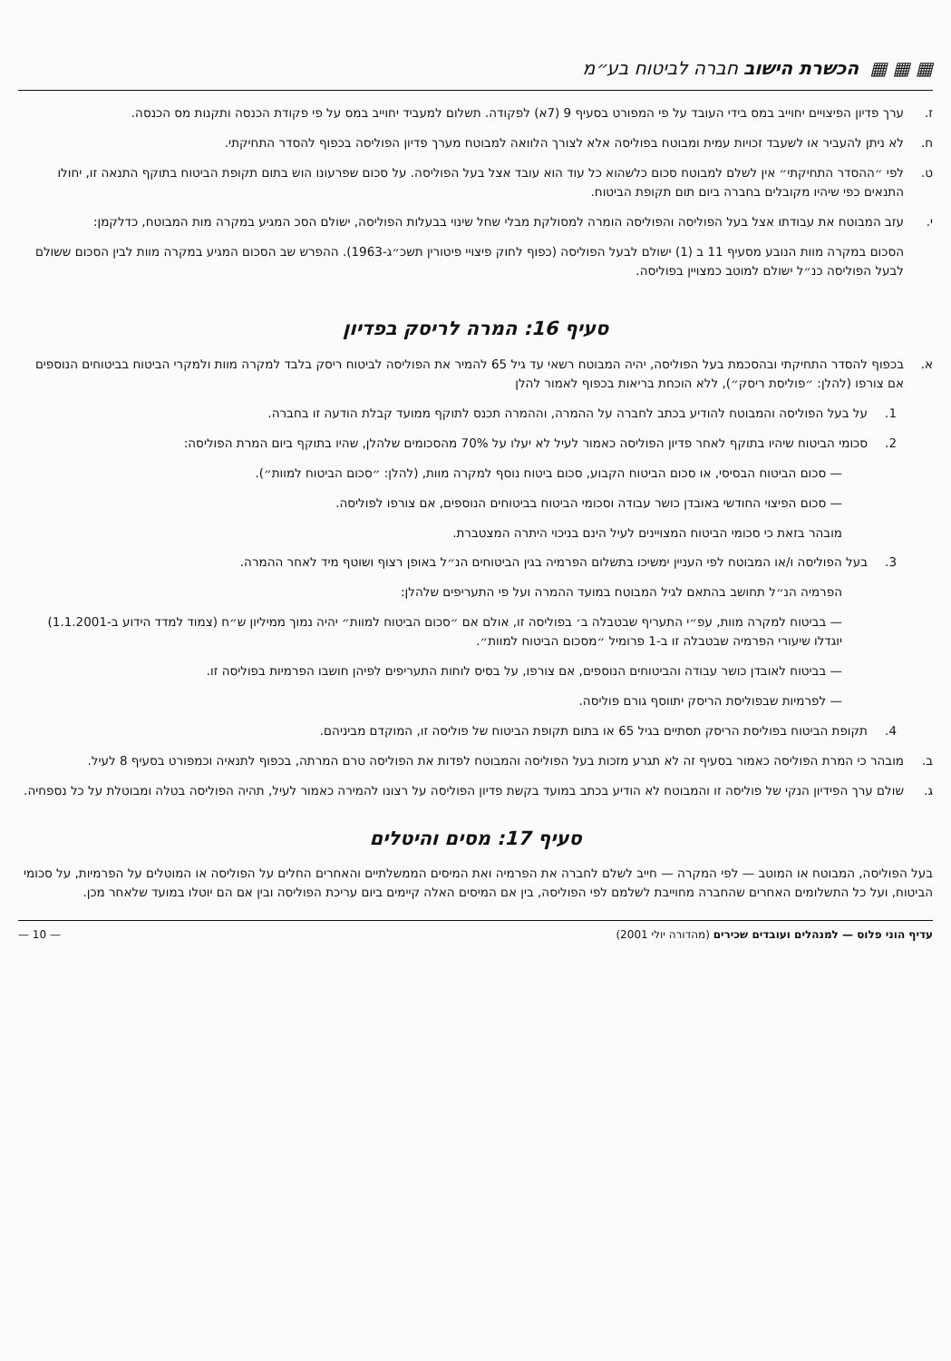▦ ▦ ▦ הכשרת הישוב חברה לביטוח בע״מ
ז. ערך פדיון הפיצויים יחוייב במס בידי העובד על פי המפורט בסעיף 9 (7א) לפקודה. תשלום למעביד יחוייב במס על פי פקודת הכנסה ותקנות מס הכנסה.
ח. לא ניתן להעביר או לשעבד זכויות עמית ומבוטח בפוליסה אלא לצורך הלוואה למבוטח מערך פדיון הפוליסה בכפוף להסדר התחיקתי.
ט. לפי ״ההסדר התחיקתי״ אין לשלם למבוטח סכום כלשהוא כל עוד הוא עובד אצל בעל הפוליסה. על סכום שפרעונו הוש בתום תקופת הביטוח בתוקף התנאה זו, יחולו התנאים כפי שיהיו מקובלים בחברה ביום תום תקופת הביטוח.
י. עזב המבוטח את עבודתו אצל בעל הפוליסה והפוליסה הומרה למסולקת מבלי שחל שינוי בבעלות הפוליסה, ישולם הסכ המגיע במקרה מות המבוטח, כדלקמן:
הסכום במקרה מוות הנובע מסעיף 11 ב (1) ישולם לבעל הפוליסה (כפוף לחוק פיצויי פיטורין תשכ״ג-1963). ההפרש שב הסכום המגיע במקרה מוות לבין הסכום ששולם לבעל הפוליסה כנ״ל ישולם למוטב כמצויין בפוליסה.
סעיף 16: המרה לריסק בפדיון
א. בכפוף להסדר התחיקתי ובהסכמת בעל הפוליסה, יהיה המבוטח רשאי עד גיל 65 להמיר את הפוליסה לביטוח ריסק בלבד למקרה מוות ולמקרי הביטוח בביטוחים הנוספים אם צורפו (להלן: ״פוליסת ריסק״), ללא הוכחת בריאות בכפוף לאמור להלן
1. על בעל הפוליסה והמבוטח להודיע בכתב לחברה על ההמרה, וההמרה תכנס לתוקף ממועד קבלת הודעה זו בחברה.
2. סכומי הביטוח שיהיו בתוקף לאחר פדיון הפוליסה כאמור לעיל לא יעלו על 70% מהסכומים שלהלן, שהיו בתוקף ביום המרת הפוליסה:
— סכום הביטוח הבסיסי, או סכום הביטוח הקבוע, סכום ביטוח נוסף למקרה מוות, (להלן: ״סכום הביטוח למוות״).
— סכום הפיצוי החודשי באובדן כושר עבודה וסכומי הביטוח בביטוחים הנוספים, אם צורפו לפוליסה.
מובהר בזאת כי סכומי הביטוח המצויינים לעיל הינם בניכוי היתרה המצטברת.
3. בעל הפוליסה ו/או המבוטח לפי העניין ימשיכו בתשלום הפרמיה בגין הביטוחים הנ״ל באופן רצוף ושוטף מיד לאחר ההמרה.
הפרמיה הנ״ל תחושב בהתאם לגיל המבוטח במועד ההמרה ועל פי התעריפים שלהלן:
— בביטוח למקרה מוות, עפ״י התעריף שבטבלה ב׳ בפוליסה זו, אולם אם ״סכום הביטוח למוות״ יהיה נמוך ממיליון ש״ח (צמוד למדד הידוע ב-1.1.2001) יוגדלו שיעורי הפרמיה שבטבלה זו ב-1 פרומיל ״מסכום הביטוח למוות״.
— בביטוח לאובדן כושר עבודה והביטוחים הנוספים, אם צורפו, על בסיס לוחות התעריפים לפיהן חושבו הפרמיות בפוליסה זו.
— לפרמיות שבפוליסת הריסק יתווסף גורם פוליסה.
4. תקופת הביטוח בפוליסת הריסק תסתיים בגיל 65 או בתום תקופת הביטוח של פוליסה זו, המוקדם מביניהם.
ב. מובהר כי המרת הפוליסה כאמור בסעיף זה לא תגרע מזכות בעל הפוליסה והמבוטח לפדות את הפוליסה טרם המרתה, בכפוף לתנאיה וכמפורט בסעיף 8 לעיל.
ג. שולם ערך הפידיון הנקי של פוליסה זו והמבוטח לא הודיע בכתב במועד בקשת פדיון הפוליסה על רצונו להמירה כאמור לעיל, תהיה הפוליסה בטלה ומבוטלת על כל נספחיה.
סעיף 17: מסים והיטלים
בעל הפוליסה, המבוטח או המוטב — לפי המקרה — חייב לשלם לחברה את הפרמיה ואת המיסים הממשלתיים והאחרים החלים על הפוליסה או המוטלים על הפרמיות, על סכומי הביטוח, ועל כל התשלומים האחרים שהחברה מחוייבת לשלמם לפי הפוליסה, בין אם המיסים האלה קיימים ביום עריכת הפוליסה ובין אם הם יוטלו במועד שלאחר מכן.
עדיף הוני פלוס — למנהלים ועובדים שכירים (מהדורה יולי 2001) — 10 —